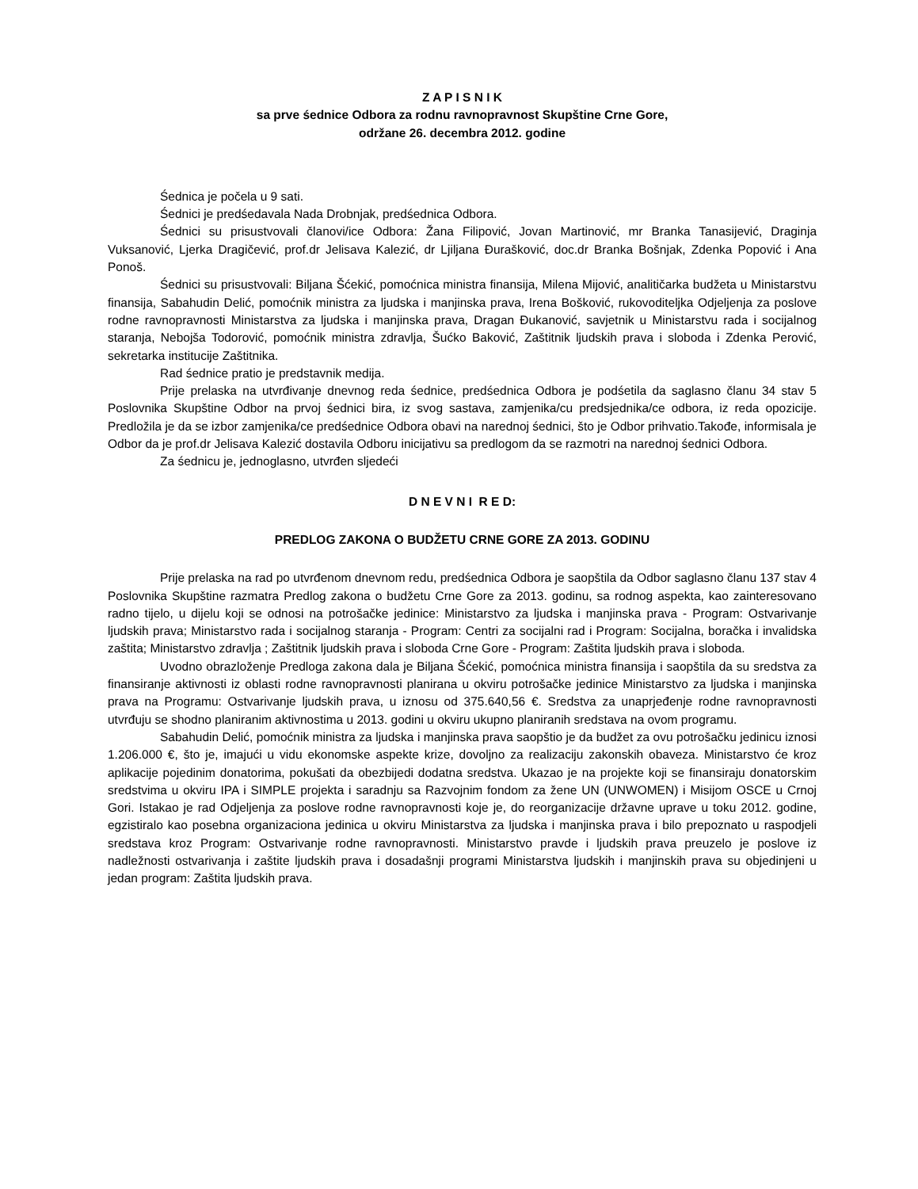Z A P I S N I K
sa prve śednice Odbora za rodnu ravnopravnost Skupštine Crne Gore,
održane 26. decembra 2012. godine
Śednica je počela u 9 sati.
Śednici je predśedavala Nada Drobnjak, predśednica Odbora.
Śednici su prisustvovali članovi/ice Odbora: Žana Filipović, Jovan Martinović, mr Branka Tanasijević, Draginja Vuksanović, Ljerka Dragičević, prof.dr Jelisava Kalezić, dr Ljiljana Đurašković, doc.dr Branka Bošnjak, Zdenka Popović i Ana Ponoš.
Śednici su prisustvovali: Biljana Šćekić, pomoćnica ministra finansija, Milena Mijović, analitičarka budžeta u Ministarstvu finansija, Sabahudin Delić, pomoćnik ministra za ljudska i manjinska prava, Irena Bošković, rukovoditeljka Odjeljenja za poslove rodne ravnopravnosti Ministarstva za ljudska i manjinska prava, Dragan Đukanović, savjetnik u Ministarstvu rada i socijalnog staranja, Nebojša Todorović, pomoćnik ministra zdravlja, Šućko Baković, Zaštitnik ljudskih prava i sloboda i Zdenka Perović, sekretarka institucije Zaštitnika.
Rad śednice pratio je predstavnik medija.
Prije prelaska na utvrđivanje dnevnog reda śednice, predśednica Odbora je podśetila da saglasno članu 34 stav 5 Poslovnika Skupštine Odbor na prvoj śednici bira, iz svog sastava, zamjenika/cu predsjednika/ce odbora, iz reda opozicije. Predložila je da se izbor zamjenika/ce predśednice Odbora obavi na narednoj śednici, što je Odbor prihvatio.Takođe, informisala je Odbor da je prof.dr Jelisava Kalezić dostavila Odboru inicijativu sa predlogom da se razmotri na narednoj śednici Odbora.
Za śednicu je, jednoglasno, utvrđen sljedeći
D N E V N I R E D:
PREDLOG ZAKONA O BUDŽETU CRNE GORE ZA 2013. GODINU
Prije prelaska na rad po utvrđenom dnevnom redu, predśednica Odbora je saopštila da Odbor saglasno članu 137 stav 4 Poslovnika Skupštine razmatra Predlog zakona o budžetu Crne Gore za 2013. godinu, sa rodnog aspekta, kao zainteresovano radno tijelo, u dijelu koji se odnosi na potrošačke jedinice: Ministarstvo za ljudska i manjinska prava - Program: Ostvarivanje ljudskih prava; Ministarstvo rada i socijalnog staranja - Program: Centri za socijalni rad i Program: Socijalna, boračka i invalidska zaštita; Ministarstvo zdravlja ; Zaštitnik ljudskih prava i sloboda Crne Gore - Program: Zaštita ljudskih prava i sloboda.
Uvodno obrazloženje Predloga zakona dala je Biljana Šćekić, pomoćnica ministra finansija i saopštila da su sredstva za finansiranje aktivnosti iz oblasti rodne ravnopravnosti planirana u okviru potrošačke jedinice Ministarstvo za ljudska i manjinska prava na Programu: Ostvarivanje ljudskih prava, u iznosu od 375.640,56 €. Sredstva za unaprjeđenje rodne ravnopravnosti utvrđuju se shodno planiranim aktivnostima u 2013. godini u okviru ukupno planiranih sredstava na ovom programu.
Sabahudin Delić, pomoćnik ministra za ljudska i manjinska prava saopštio je da budžet za ovu potrošačku jedinicu iznosi 1.206.000 €, što je, imajući u vidu ekonomske aspekte krize, dovoljno za realizaciju zakonskih obaveza. Ministarstvo će kroz aplikacije pojedinim donatorima, pokušati da obezbijedi dodatna sredstva. Ukazao je na projekte koji se finansiraju donatorskim sredstvima u okviru IPA i SIMPLE projekta i saradnju sa Razvojnim fondom za žene UN (UNWOMEN) i Misijom OSCE u Crnoj Gori. Istakao je rad Odjeljenja za poslove rodne ravnopravnosti koje je, do reorganizacije državne uprave u toku 2012. godine, egzistiralo kao posebna organizaciona jedinica u okviru Ministarstva za ljudska i manjinska prava i bilo prepoznato u raspodjeli sredstava kroz Program: Ostvarivanje rodne ravnopravnosti. Ministarstvo pravde i ljudskih prava preuzelo je poslove iz nadležnosti ostvarivanja i zaštite ljudskih prava i dosadašnji programi Ministarstva ljudskih i manjinskih prava su objedinjeni u jedan program: Zaštita ljudskih prava.